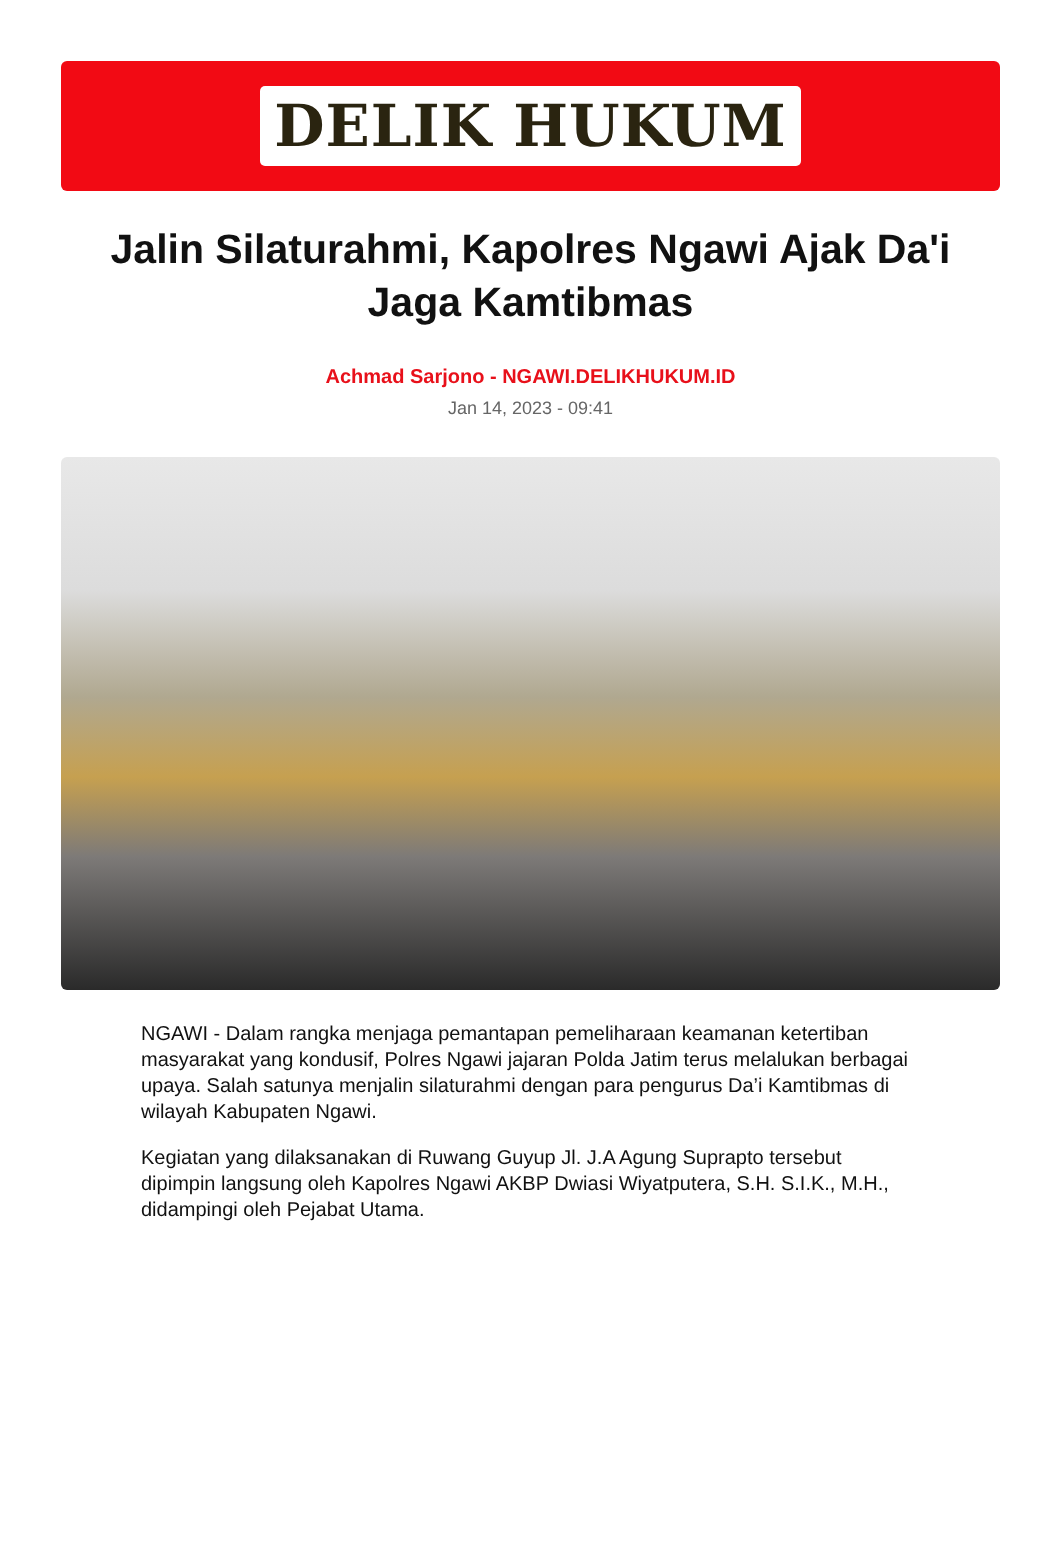DELIK HUKUM
Jalin Silaturahmi, Kapolres Ngawi Ajak Da'i Jaga Kamtibmas
Achmad Sarjono - NGAWI.DELIKHUKUM.ID
Jan 14, 2023 - 09:41
NGAWI - Dalam rangka menjaga pemantapan pemeliharaan keamanan ketertiban masyarakat yang kondusif, Polres Ngawi jajaran Polda Jatim terus melalukan berbagai upaya. Salah satunya menjalin silaturahmi dengan para pengurus Da’i Kamtibmas di wilayah Kabupaten Ngawi.
Kegiatan yang dilaksanakan di Ruwang Guyup Jl. J.A Agung Suprapto tersebut dipimpin langsung oleh Kapolres Ngawi AKBP Dwiasi Wiyatputera, S.H. S.I.K., M.H., didampingi oleh Pejabat Utama.